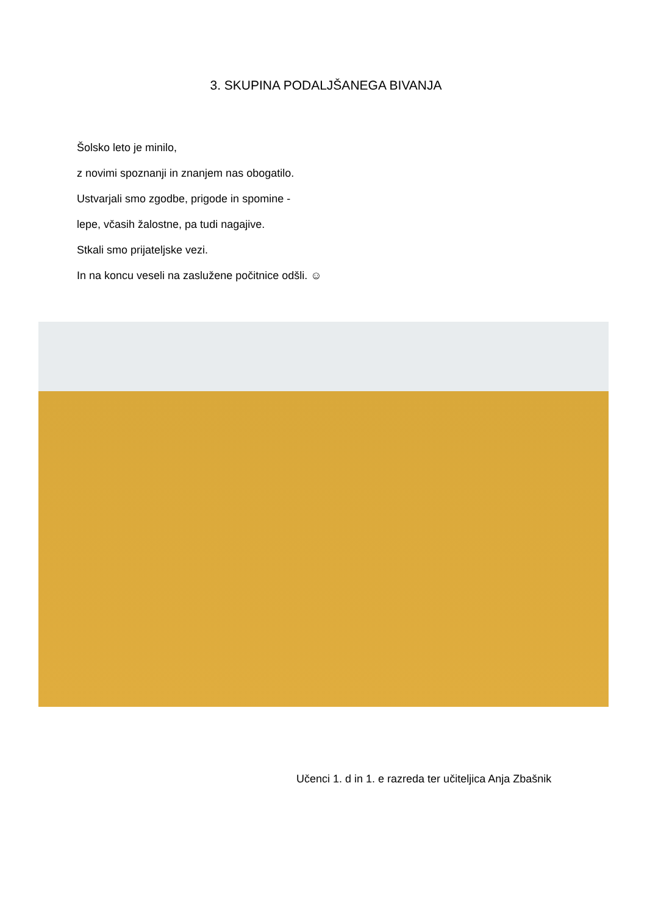3. SKUPINA PODALJŠANEGA BIVANJA
Šolsko leto je minilo,
z novimi spoznanji in znanjem nas obogatilo.
Ustvarjali smo zgodbe, prigode in spomine -
lepe, včasih žalostne, pa tudi nagajive.
Stkali smo prijateljske vezi.
In na koncu veseli na zaslužene počitnice odšli. ☺
Učenci 1. d in 1. e razreda ter učiteljica Anja Zbašnik